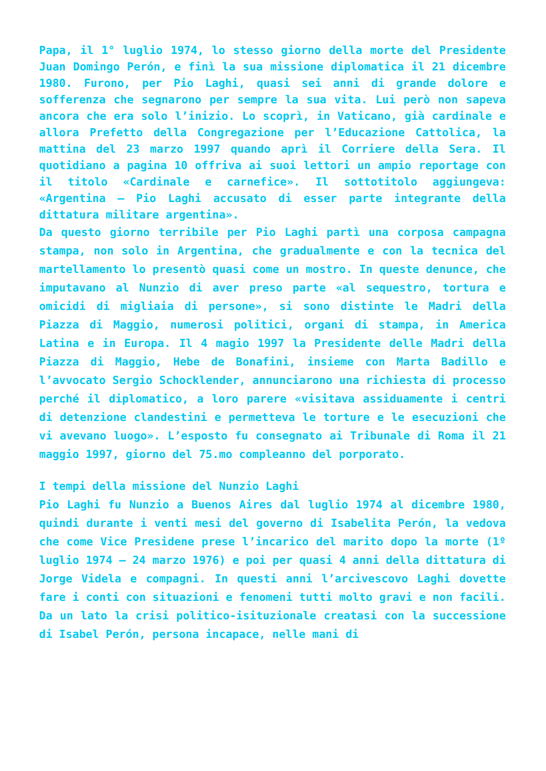Papa, il 1° luglio 1974, lo stesso giorno della morte del Presidente Juan Domingo Perón, e finì la sua missione diplomatica il 21 dicembre 1980. Furono, per Pio Laghi, quasi sei anni di grande dolore e sofferenza che segnarono per sempre la sua vita. Lui però non sapeva ancora che era solo l’inizio. Lo scoprì, in Vaticano, già cardinale e allora Prefetto della Congregazione per l’Educazione Cattolica, la mattina del 23 marzo 1997 quando aprì il Corriere della Sera. Il quotidiano a pagina 10 offriva ai suoi lettori un ampio reportage con il titolo «Cardinale e carnefice». Il sottotitolo aggiungeva: «Argentina – Pio Laghi accusato di esser parte integrante della dittatura militare argentina».
Da questo giorno terribile per Pio Laghi partì una corposa campagna stampa, non solo in Argentina, che gradualmente e con la tecnica del martellamento lo presentò quasi come un mostro. In queste denunce, che imputavano al Nunzio di aver preso parte «al sequestro, tortura e omicidi di migliaia di persone», si sono distinte le Madri della Piazza di Maggio, numerosi politici, organi di stampa, in America Latina e in Europa. Il 4 magio 1997 la Presidente delle Madri della Piazza di Maggio, Hebe de Bonafini, insieme con Marta Badillo e l’avvocato Sergio Schocklender, annunciarono una richiesta di processo perché il diplomatico, a loro parere «visitava assiduamente i centri di detenzione clandestini e permetteva le torture e le esecuzioni che vi avevano luogo». L’esposto fu consegnato ai Tribunale di Roma il 21 maggio 1997, giorno del 75.mo compleanno del porporato.
I tempi della missione del Nunzio Laghi
Pio Laghi fu Nunzio a Buenos Aires dal luglio 1974 al dicembre 1980, quindi durante i venti mesi del governo di Isabelita Perón, la vedova che come Vice Presidene prese l’incarico del marito dopo la morte (1º luglio 1974 – 24 marzo 1976) e poi per quasi 4 anni della dittatura di Jorge Videla e compagni. In questi anni l’arcivescovo Laghi dovette fare i conti con situazioni e fenomeni tutti molto gravi e non facili. Da un lato la crisi politico-isituzionale creatasi con la successione di Isabel Perón, persona incapace, nelle mani di